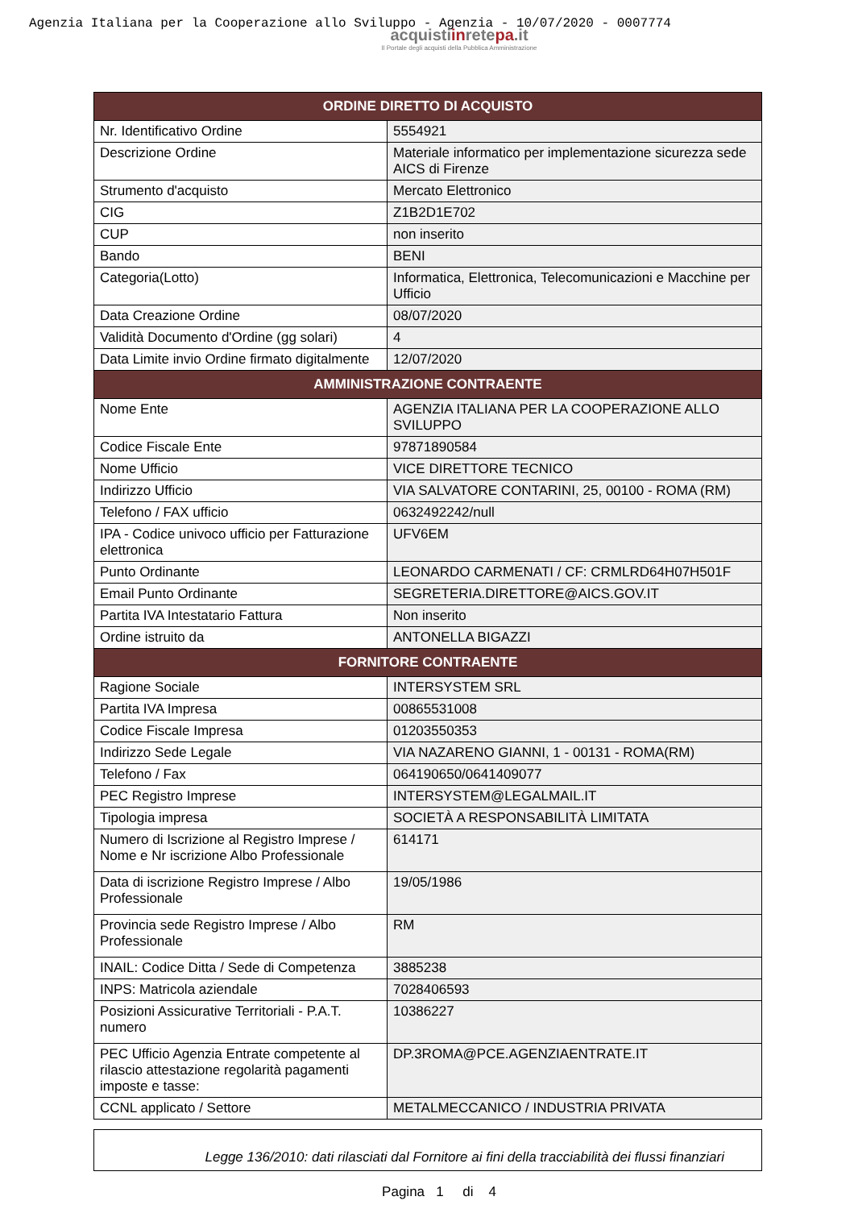Agenzia Italiana per la Cooperazione allo Sviluppo - Agenzia - 10/07/2020 - 0007774
acquistiinretepa.it
Il Portale degli acquisti della Pubblica Amministrazione
| ORDINE DIRETTO DI ACQUISTO | |
| --- | --- |
| Nr. Identificativo Ordine | 5554921 |
| Descrizione Ordine | Materiale informatico per implementazione sicurezza sede AICS di Firenze |
| Strumento d'acquisto | Mercato Elettronico |
| CIG | Z1B2D1E702 |
| CUP | non inserito |
| Bando | BENI |
| Categoria(Lotto) | Informatica, Elettronica, Telecomunicazioni e Macchine per Ufficio |
| Data Creazione Ordine | 08/07/2020 |
| Validità Documento d'Ordine (gg solari) | 4 |
| Data Limite invio Ordine firmato digitalmente | 12/07/2020 |
| AMMINISTRAZIONE CONTRAENTE | |
| Nome Ente | AGENZIA ITALIANA PER LA COOPERAZIONE ALLO SVILUPPO |
| Codice Fiscale Ente | 97871890584 |
| Nome Ufficio | VICE DIRETTORE TECNICO |
| Indirizzo Ufficio | VIA SALVATORE CONTARINI, 25, 00100 - ROMA (RM) |
| Telefono / FAX ufficio | 0632492242/null |
| IPA - Codice univoco ufficio per Fatturazione elettronica | UFV6EM |
| Punto Ordinante | LEONARDO CARMENATI / CF: CRMLRD64H07H501F |
| Email Punto Ordinante | SEGRETERIA.DIRETTORE@AICS.GOV.IT |
| Partita IVA Intestatario Fattura | Non inserito |
| Ordine istruito da | ANTONELLA BIGAZZI |
| FORNITORE CONTRAENTE | |
| Ragione Sociale | INTERSYSTEM SRL |
| Partita IVA Impresa | 00865531008 |
| Codice Fiscale Impresa | 01203550353 |
| Indirizzo Sede Legale | VIA NAZARENO GIANNI, 1 - 00131 - ROMA(RM) |
| Telefono / Fax | 064190650/0641409077 |
| PEC Registro Imprese | INTERSYSTEM@LEGALMAIL.IT |
| Tipologia impresa | SOCIETÀ A RESPONSABILITÀ LIMITATA |
| Numero di Iscrizione al Registro Imprese / Nome e Nr iscrizione Albo Professionale | 614171 |
| Data di iscrizione Registro Imprese / Albo Professionale | 19/05/1986 |
| Provincia sede Registro Imprese / Albo Professionale | RM |
| INAIL: Codice Ditta / Sede di Competenza | 3885238 |
| INPS: Matricola aziendale | 7028406593 |
| Posizioni Assicurative Territoriali - P.A.T. numero | 10386227 |
| PEC Ufficio Agenzia Entrate competente al rilascio attestazione regolarità pagamenti imposte e tasse: | DP.3ROMA@PCE.AGENZIAENTRATE.IT |
| CCNL applicato / Settore | METALMECCANICO / INDUSTRIA PRIVATA |
Legge 136/2010: dati rilasciati dal Fornitore ai fini della tracciabilità dei flussi finanziari
Pagina 1 di 4